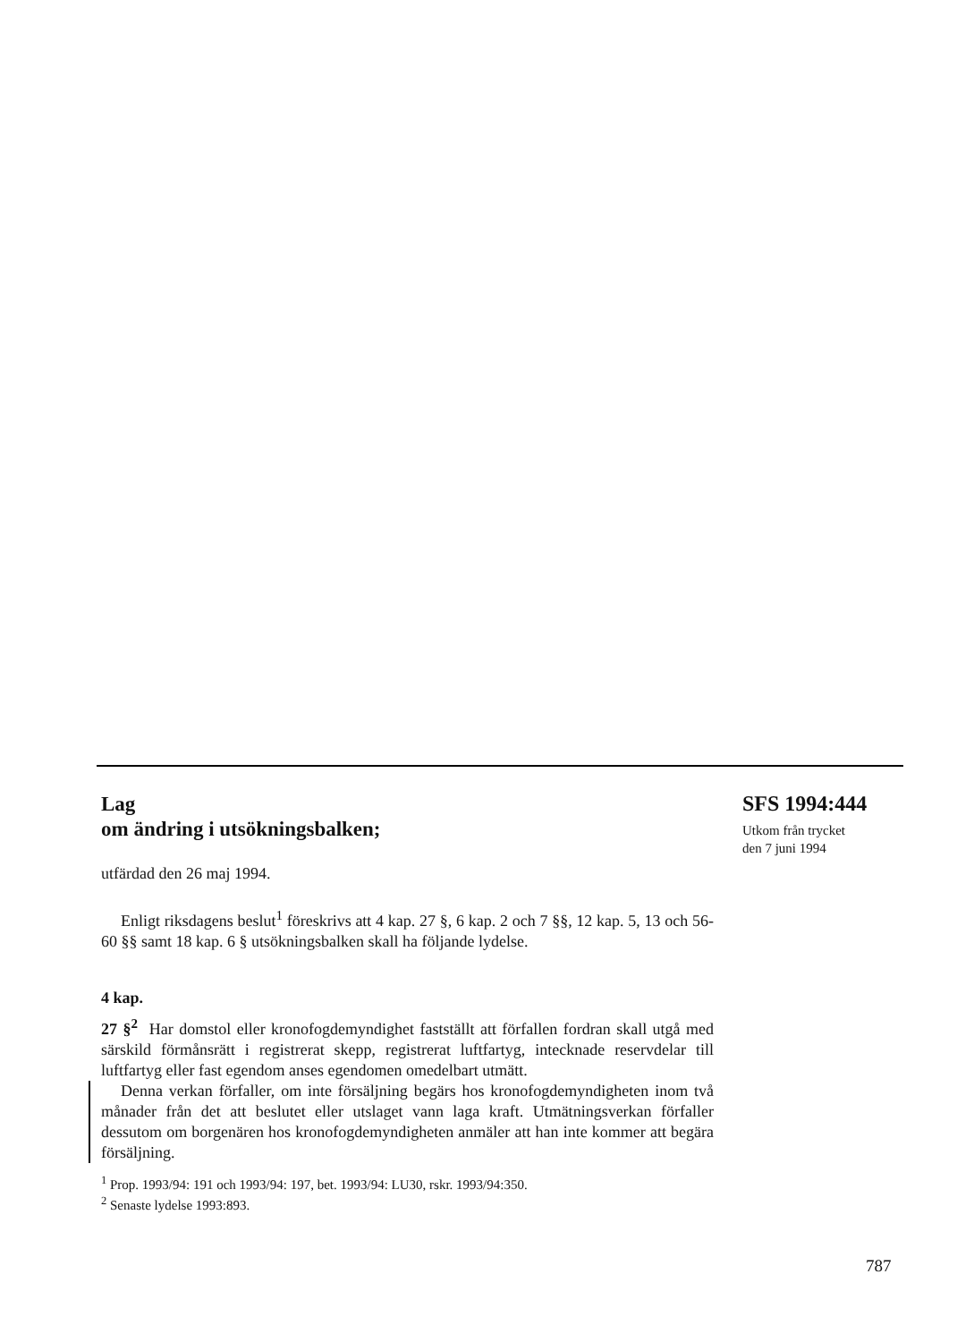Lag
om ändring i utsökningsbalken;
utfärdad den 26 maj 1994.
Enligt riksdagens beslut<sup>1</sup> föreskrivs att 4 kap. 27 §, 6 kap. 2 och 7 §§, 12 kap. 5, 13 och 56-60 §§ samt 18 kap. 6 § utsökningsbalken skall ha följande lydelse.
4 kap.
27 §<sup>2</sup> Har domstol eller kronofogdemyndighet fastställt att förfallen fordran skall utgå med särskild förmånsrätt i registrerat skepp, registrerat luftfartyg, intecknade reservdelar till luftfartyg eller fast egendom anses egendomen omedelbart utmätt.
Denna verkan förfaller, om inte försäljning begärs hos kronofogdemyndigheten inom två månader från det att beslutet eller utslaget vann laga kraft. Utmätningsverkan förfaller dessutom om borgenären hos kronofogdemyndigheten anmäler att han inte kommer att begära försäljning.
<sup>1</sup> Prop. 1993/94: 191 och 1993/94: 197, bet. 1993/94: LU30, rskr. 1993/94:350.
<sup>2</sup> Senaste lydelse 1993:893.
SFS 1994:444
Utkom från trycket
den 7 juni 1994
787